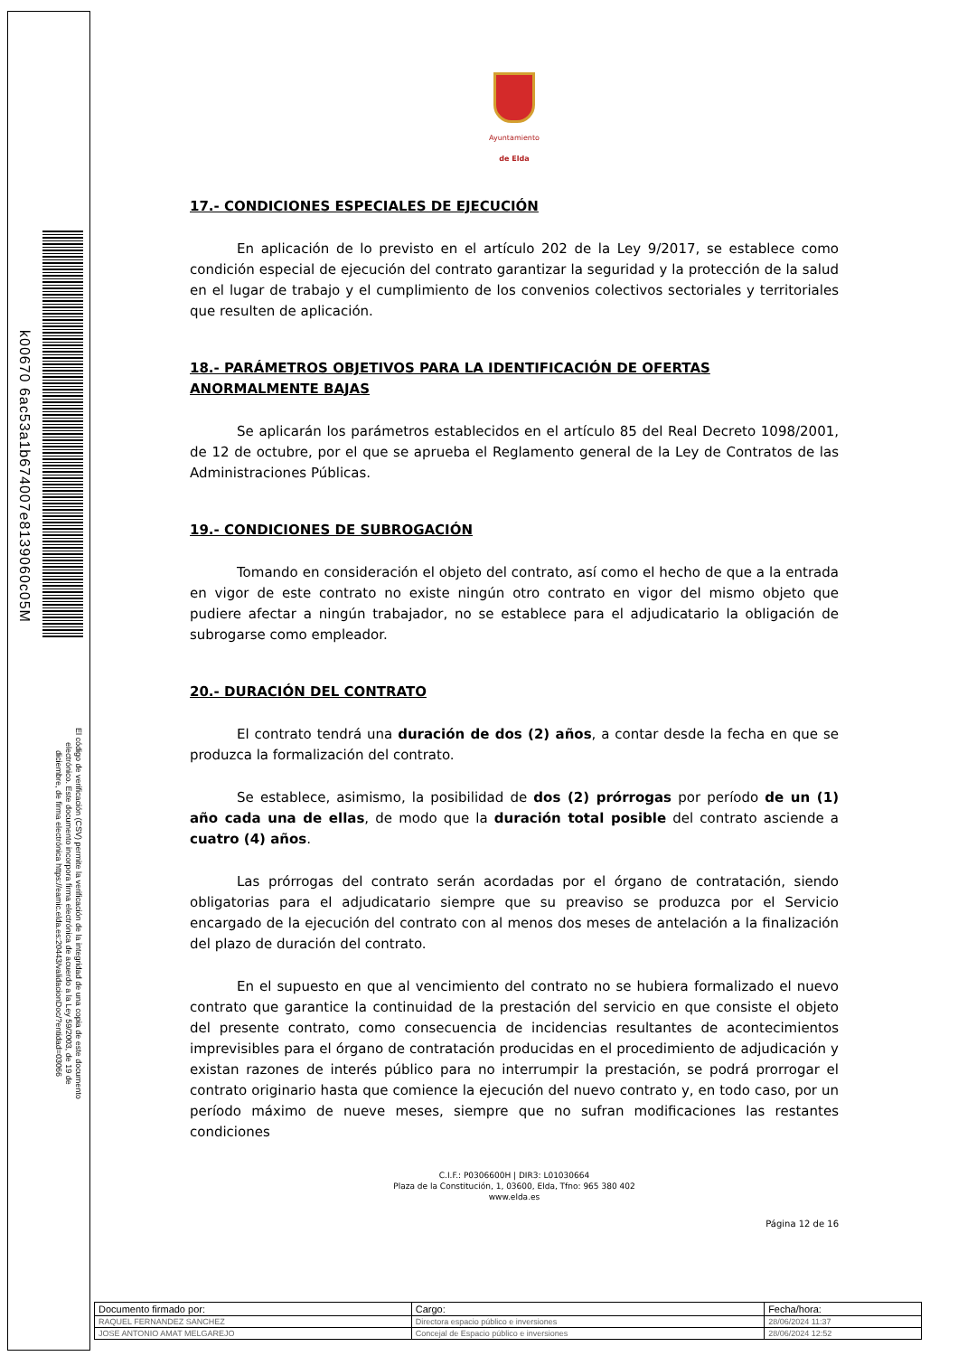k00670 6ac53a1b674007e8139060c05M
El código de verificación (CSV) permite la verificación de la integridad de una copia de este documento electrónico. Este documento incorpora firma electrónica de acuerdo a la Ley 59/2003, de 19 de diciembre, de firma electrónica https://eamic.elda.es:20443/validacionDoc/?entidad=03066
Ayuntamiento
de Elda
17.- CONDICIONES ESPECIALES DE EJECUCIÓN
En aplicación de lo previsto en el artículo 202 de la Ley 9/2017, se establece como condición especial de ejecución del contrato garantizar la seguridad y la protección de la salud en el lugar de trabajo y el cumplimiento de los convenios colectivos sectoriales y territoriales que resulten de aplicación.
18.- PARÁMETROS OBJETIVOS PARA LA IDENTIFICACIÓN DE OFERTAS ANORMALMENTE BAJAS
Se aplicarán los parámetros establecidos en el artículo 85 del Real Decreto 1098/2001, de 12 de octubre, por el que se aprueba el Reglamento general de la Ley de Contratos de las Administraciones Públicas.
19.- CONDICIONES DE SUBROGACIÓN
Tomando en consideración el objeto del contrato, así como el hecho de que a la entrada en vigor de este contrato no existe ningún otro contrato en vigor del mismo objeto que pudiere afectar a ningún trabajador, no se establece para el adjudicatario la obligación de subrogarse como empleador.
20.- DURACIÓN DEL CONTRATO
El contrato tendrá una duración de dos (2) años, a contar desde la fecha en que se produzca la formalización del contrato.
Se establece, asimismo, la posibilidad de dos (2) prórrogas por período de un (1) año cada una de ellas, de modo que la duración total posible del contrato asciende a cuatro (4) años.
Las prórrogas del contrato serán acordadas por el órgano de contratación, siendo obligatorias para el adjudicatario siempre que su preaviso se produzca por el Servicio encargado de la ejecución del contrato con al menos dos meses de antelación a la finalización del plazo de duración del contrato.
En el supuesto en que al vencimiento del contrato no se hubiera formalizado el nuevo contrato que garantice la continuidad de la prestación del servicio en que consiste el objeto del presente contrato, como consecuencia de incidencias resultantes de acontecimientos imprevisibles para el órgano de contratación producidas en el procedimiento de adjudicación y existan razones de interés público para no interrumpir la prestación, se podrá prorrogar el contrato originario hasta que comience la ejecución del nuevo contrato y, en todo caso, por un período máximo de nueve meses, siempre que no sufran modificaciones las restantes condiciones
C.I.F.: P0306600H | DIR3: L01030664
Plaza de la Constitución, 1, 03600, Elda, Tfno: 965 380 402
www.elda.es
Página 12 de 16
| Documento firmado por: | Cargo: | Fecha/hora: |
| --- | --- | --- |
| RAQUEL FERNANDEZ SANCHEZ | Directora espacio público e inversiones | 28/06/2024 11:37 |
| JOSE ANTONIO AMAT MELGAREJO | Concejal de Espacio público e inversiones | 28/06/2024 12:52 |